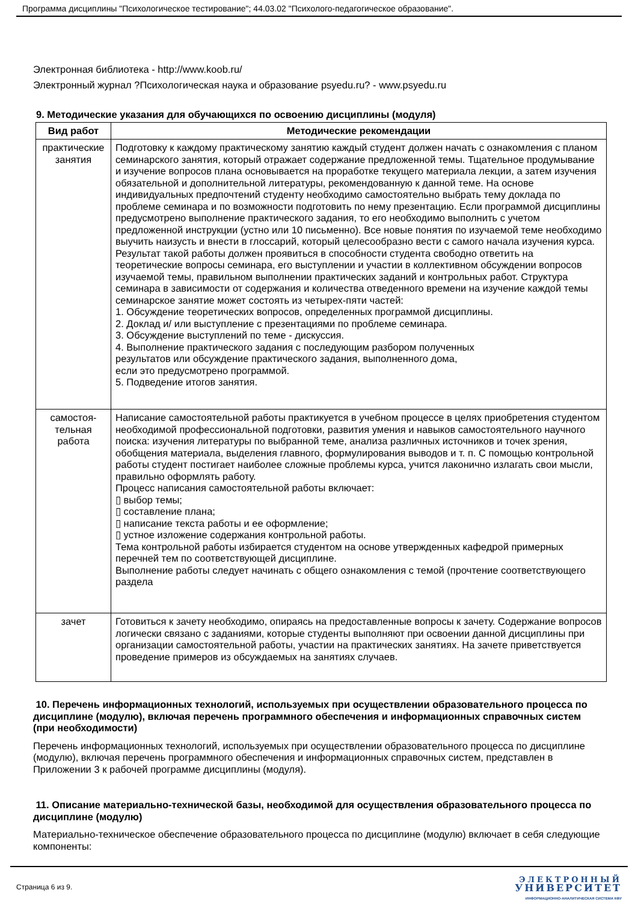Программа дисциплины "Психологическое тестирование"; 44.03.02 "Психолого-педагогическое образование".
Электронная библиотека - http://www.koob.ru/
Электронный журнал ?Психологическая наука и образование psyedu.ru? - www.psyedu.ru
9. Методические указания для обучающихся по освоению дисциплины (модуля)
| Вид работ | Методические рекомендации |
| --- | --- |
| практические занятия | Подготовку к каждому практическому занятию каждый студент должен начать с ознакомления с планом семинарского занятия, который отражает содержание предложенной темы. Тщательное продумывание и изучение вопросов плана основывается на проработке текущего материала лекции, а затем изучения обязательной и дополнительной литературы, рекомендованную к данной теме. На основе индивидуальных предпочтений студенту необходимо самостоятельно выбрать тему доклада по проблеме семинара и по возможности подготовить по нему презентацию. Если программой дисциплины предусмотрено выполнение практического задания, то его необходимо выполнить с учетом предложенной инструкции (устно или 10 письменно). Все новые понятия по изучаемой теме необходимо выучить наизусть и внести в глоссарий, который целесообразно вести с самого начала изучения курса. Результат такой работы должен проявиться в способности студента свободно ответить на теоретические вопросы семинара, его выступлении и участии в коллективном обсуждении вопросов изучаемой темы, правильном выполнении практических заданий и контрольных работ. Структура семинара в зависимости от содержания и количества отведенного времени на изучение каждой темы семинарское занятие может состоять из четырех-пяти частей: 1. Обсуждение теоретических вопросов, определенных программой дисциплины. 2. Доклад и/ или выступление с презентациями по проблеме семинара. 3. Обсуждение выступлений по теме - дискуссия. 4. Выполнение практического задания с последующим разбором полученных результатов или обсуждение практического задания, выполненного дома, если это предусмотрено программой. 5. Подведение итогов занятия. |
| самостоя- тельная работа | Написание самостоятельной работы практикуется в учебном процессе в целях приобретения студентом необходимой профессиональной подготовки, развития умения и навыков самостоятельного научного поиска: изучения литературы по выбранной теме, анализа различных источников и точек зрения, обобщения материала, выделения главного, формулирования выводов и т. п. С помощью контрольной работы студент постигает наиболее сложные проблемы курса, учится лаконично излагать свои мысли, правильно оформлять работу. Процесс написания самостоятельной работы включает: ▯ выбор темы; ▯ составление плана; ▯ написание текста работы и ее оформление; ▯ устное изложение содержания контрольной работы. Тема контрольной работы избирается студентом на основе утвержденных кафедрой примерных перечней тем по соответствующей дисциплине. Выполнение работы следует начинать с общего ознакомления с темой (прочтение соответствующего раздела |
| зачет | Готовиться к зачету необходимо, опираясь на предоставленные вопросы к зачету. Содержание вопросов логически связано с заданиями, которые студенты выполняют при освоении данной дисциплины при организации самостоятельной работы, участии на практических занятиях. На зачете приветствуется проведение примеров из обсуждаемых на занятиях случаев. |
10. Перечень информационных технологий, используемых при осуществлении образовательного процесса по дисциплине (модулю), включая перечень программного обеспечения и информационных справочных систем (при необходимости)
Перечень информационных технологий, используемых при осуществлении образовательного процесса по дисциплине (модулю), включая перечень программного обеспечения и информационных справочных систем, представлен в Приложении 3 к рабочей программе дисциплины (модуля).
11. Описание материально-технической базы, необходимой для осуществления образовательного процесса по дисциплине (модулю)
Материально-техническое обеспечение образовательного процесса по дисциплине (модулю) включает в себя следующие компоненты:
Страница 6 из 9.
ЭЛЕКТРОННЫЙ
УНИВЕРСИТЕТ
ИНФОРМАЦИОННО-АНАЛИТИЧЕСКАЯ СИСТЕМА КФУ